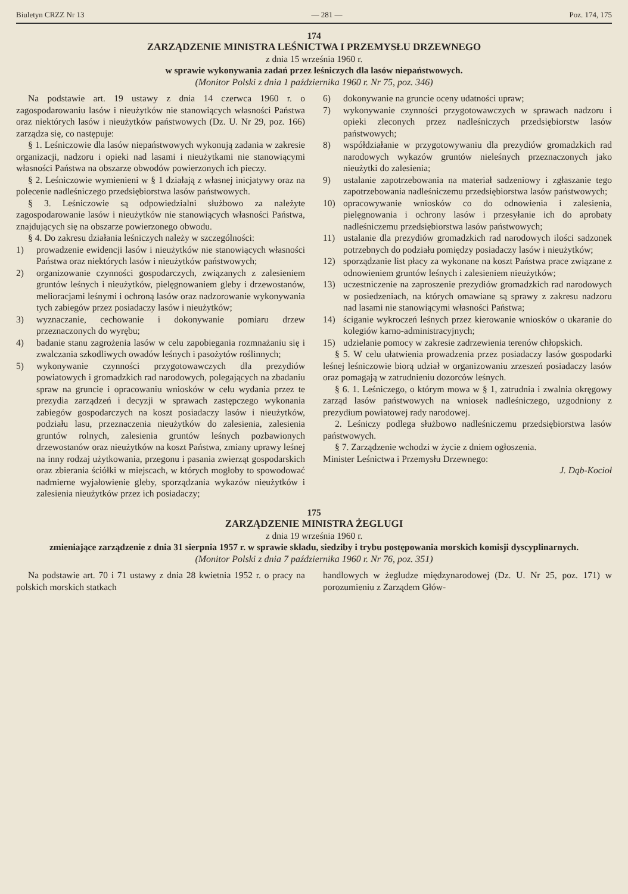Biuletyn CRZZ Nr 13 — 281 — Poz. 174, 175
174
ZARZĄDZENIE MINISTRA LEŚNICTWA I PRZEMYSŁU DRZEWNEGO
z dnia 15 września 1960 r.
w sprawie wykonywania zadań przez leśniczych dla lasów niepaństwowych.
(Monitor Polski z dnia 1 października 1960 r. Nr 75, poz. 346)
Na podstawie art. 19 ustawy z dnia 14 czerwca 1960 r. o zagospodarowaniu lasów i nieużytków nie stanowiących własności Państwa oraz niektórych lasów i nieużytków państwowych (Dz. U. Nr 29, poz. 166) zarządza się, co następuje:
§ 1. Leśniczowie dla lasów niepaństwowych wykonują zadania w zakresie organizacji, nadzoru i opieki nad lasami i nieużytkami nie stanowiącymi własności Państwa na obszarze obwodów powierzonych ich pieczy.
§ 2. Leśniczowie wymienieni w § 1 działają z własnej inicjatywy oraz na polecenie nadleśniczego przedsiębiorstwa lasów państwowych.
§ 3. Leśniczowie są odpowiedzialni służbowo za należyte zagospodarowanie lasów i nieużytków nie stanowiących własności Państwa, znajdujących się na obszarze powierzonego obwodu.
§ 4. Do zakresu działania leśniczych należy w szczególności:
1) prowadzenie ewidencji lasów i nieużytków nie stanowiących własności Państwa oraz niektórych lasów i nieużytków państwowych;
2) organizowanie czynności gospodarczych, związanych z zalesieniem gruntów leśnych i nieużytków, pielęgnowaniem gleby i drzewostanów, melioracjami leśnymi i ochroną lasów oraz nadzorowanie wykonywania tych zabiegów przez posiadaczy lasów i nieużytków;
3) wyznaczanie, cechowanie i dokonywanie pomiaru drzew przeznaczonych do wyrębu;
4) badanie stanu zagrożenia lasów w celu zapobiegania rozmnażaniu się i zwalczania szkodliwych owadów leśnych i pasożytów roślinnych;
5) wykonywanie czynności przygotowawczych dla prezydiów powiatowych i gromadzkich rad narodowych, polegających na zbadaniu spraw na gruncie i opracowaniu wniosków w celu wydania przez te prezydia zarządzeń i decyzji w sprawach zastępczego wykonania zabiegów gospodarczych na koszt posiadaczy lasów i nieużytków, podziału lasu, przeznaczenia nieużytków do zalesienia, zalesienia gruntów rolnych, zalesienia gruntów leśnych pozbawionych drzewostanów oraz nieużytków na koszt Państwa, zmiany uprawy leśnej na inny rodzaj użytkowania, przegonu i pasania zwierząt gospodarskich oraz zbierania ściółki w miejscach, w których mogłoby to spowodować nadmierne wyjałowienie gleby, sporządzania wykazów nieużytków i zalesienia nieużytków przez ich posiadaczy;
6) dokonywanie na gruncie oceny udatności upraw;
7) wykonywanie czynności przygotowawczych w sprawach nadzoru i opieki zleconych przez nadleśniczych przedsiębiorstw lasów państwowych;
8) współdziałanie w przygotowywaniu dla prezydiów gromadzkich rad narodowych wykazów gruntów nieleśnych przeznaczonych jako nieużytki do zalesienia;
9) ustalanie zapotrzebowania na materiał sadzeniowy i zgłaszanie tego zapotrzebowania nadleśniczemu przedsiębiorstwa lasów państwowych;
10) opracowywanie wniosków co do odnowienia i zalesienia, pielęgnowania i ochrony lasów i przesyłanie ich do aprobaty nadleśniczemu przedsiębiorstwa lasów państwowych;
11) ustalanie dla prezydiów gromadzkich rad narodowych ilości sadzonek potrzebnych do podziału pomiędzy posiadaczy lasów i nieużytków;
12) sporządzanie list płacy za wykonane na koszt Państwa prace związane z odnowieniem gruntów leśnych i zalesieniem nieużytków;
13) uczestniczenie na zaproszenie prezydiów gromadzkich rad narodowych w posiedzeniach, na których omawiane są sprawy z zakresu nadzoru nad lasami nie stanowiącymi własności Państwa;
14) ściganie wykroczeń leśnych przez kierowanie wniosków o ukaranie do kolegiów karno-administracyjnych;
15) udzielanie pomocy w zakresie zadrzewienia terenów chłopskich.
§ 5. W celu ułatwienia prowadzenia przez posiadaczy lasów gospodarki leśnej leśniczowie biorą udział w organizowaniu zrzeszeń posiadaczy lasów oraz pomagają w zatrudnieniu dozorców leśnych.
§ 6. 1. Leśniczego, o którym mowa w § 1, zatrudnia i zwalnia okręgowy zarząd lasów państwowych na wniosek nadleśniczego, uzgodniony z prezydium powiatowej rady narodowej.
2. Leśniczy podlega służbowo nadleśniczemu przedsiębiorstwa lasów państwowych.
§ 7. Zarządzenie wchodzi w życie z dniem ogłoszenia.
Minister Leśnictwa i Przemysłu Drzewnego:
J. Dąb-Kocioł
175
ZARZĄDZENIE MINISTRA ŻEGLUGI
z dnia 19 września 1960 r.
zmieniające zarządzenie z dnia 31 sierpnia 1957 r. w sprawie składu, siedziby i trybu postępowania morskich komisji dyscyplinarnych.
(Monitor Polski z dnia 7 października 1960 r. Nr 76, poz. 351)
Na podstawie art. 70 i 71 ustawy z dnia 28 kwietnia 1952 r. o pracy na polskich morskich statkach
handlowych w żegludze międzynarodowej (Dz. U. Nr 25, poz. 171) w porozumieniu z Zarządem Głów-